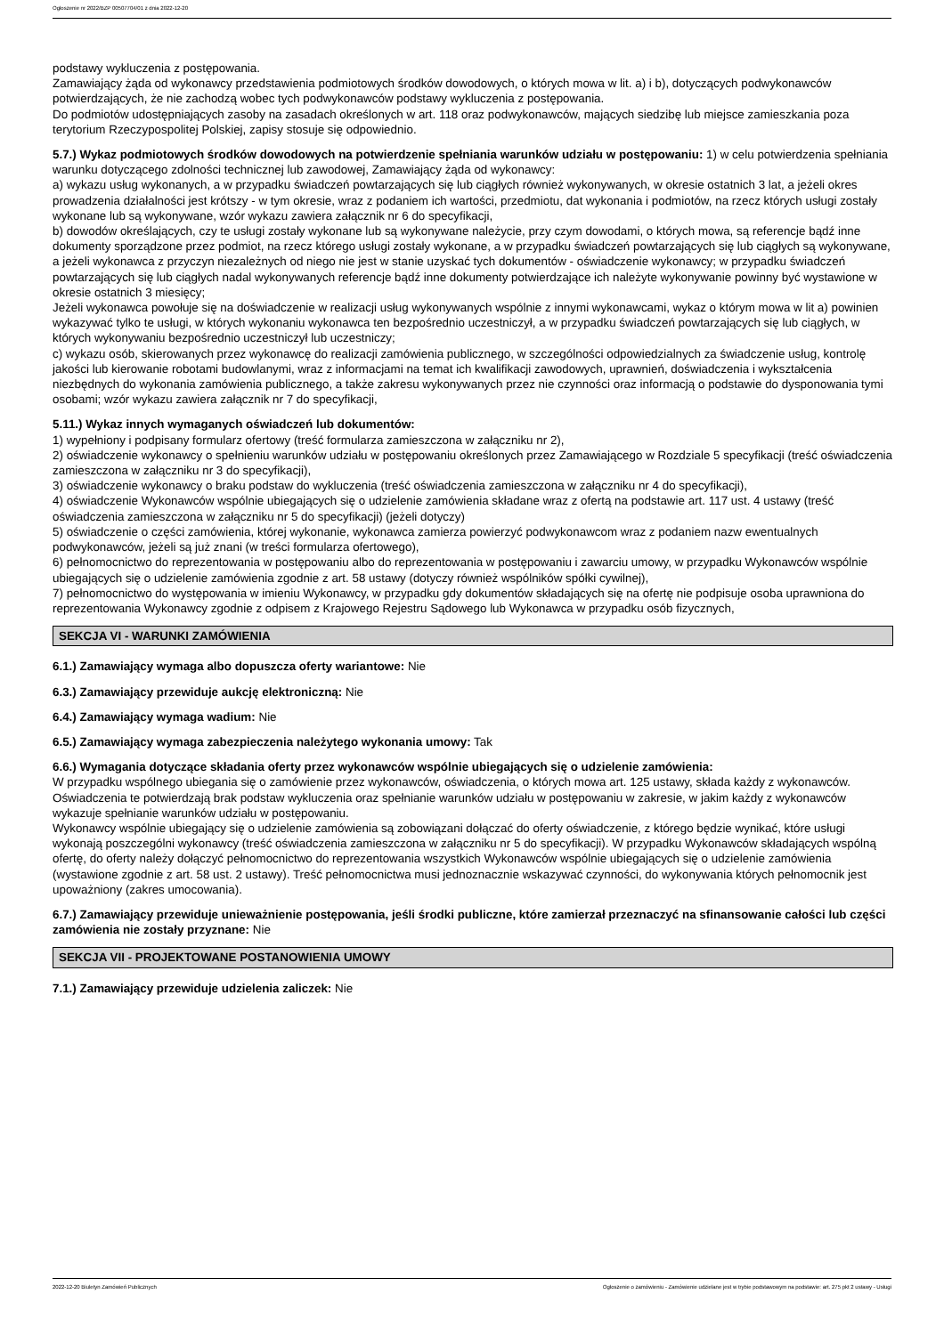Ogłoszenie nr 2022/BZP 00507704/01 z dnia 2022-12-20
podstawy wykluczenia z postępowania.
Zamawiający żąda od wykonawcy przedstawienia podmiotowych środków dowodowych, o których mowa w lit. a) i b), dotyczących podwykonawców potwierdzających, że nie zachodzą wobec tych podwykonawców podstawy wykluczenia z postępowania.
Do podmiotów udostępniających zasoby na zasadach określonych w art. 118 oraz podwykonawców, mających siedzibę lub miejsce zamieszkania poza terytorium Rzeczypospolitej Polskiej, zapisy stosuje się odpowiednio.
5.7.) Wykaz podmiotowych środków dowodowych na potwierdzenie spełniania warunków udziału w postępowaniu: 1) w celu potwierdzenia spełniania warunku dotyczącego zdolności technicznej lub zawodowej, Zamawiający żąda od wykonawcy:
a) wykazu usług wykonanych, a w przypadku świadczeń powtarzających się lub ciągłych również wykonywanych, w okresie ostatnich 3 lat, a jeżeli okres prowadzenia działalności jest krótszy - w tym okresie, wraz z podaniem ich wartości, przedmiotu, dat wykonania i podmiotów, na rzecz których usługi zostały wykonane lub są wykonywane, wzór wykazu zawiera załącznik nr 6 do specyfikacji,
b) dowodów określających, czy te usługi zostały wykonane lub są wykonywane należycie, przy czym dowodami, o których mowa, są referencje bądź inne dokumenty sporządzone przez podmiot, na rzecz którego usługi zostały wykonane, a w przypadku świadczeń powtarzających się lub ciągłych są wykonywane, a jeżeli wykonawca z przyczyn niezależnych od niego nie jest w stanie uzyskać tych dokumentów - oświadczenie wykonawcy; w przypadku świadczeń powtarzających się lub ciągłych nadal wykonywanych referencje bądź inne dokumenty potwierdzające ich należyte wykonywanie powinny być wystawione w okresie ostatnich 3 miesięcy;
Jeżeli wykonawca powołuje się na doświadczenie w realizacji usług wykonywanych wspólnie z innymi wykonawcami, wykaz o którym mowa w lit a) powinien wykazywać tylko te usługi, w których wykonaniu wykonawca ten bezpośrednio uczestniczył, a w przypadku świadczeń powtarzających się lub ciągłych, w których wykonywaniu bezpośrednio uczestniczył lub uczestniczy;
c) wykazu osób, skierowanych przez wykonawcę do realizacji zamówienia publicznego, w szczególności odpowiedzialnych za świadczenie usług, kontrolę jakości lub kierowanie robotami budowlanymi, wraz z informacjami na temat ich kwalifikacji zawodowych, uprawnień, doświadczenia i wykształcenia niezbędnych do wykonania zamówienia publicznego, a także zakresu wykonywanych przez nie czynności oraz informacją o podstawie do dysponowania tymi osobami; wzór wykazu zawiera załącznik nr 7 do specyfikacji,
5.11.) Wykaz innych wymaganych oświadczeń lub dokumentów:
1) wypełniony i podpisany formularz ofertowy (treść formularza zamieszczona w załączniku nr 2),
2) oświadczenie wykonawcy o spełnieniu warunków udziału w postępowaniu określonych przez Zamawiającego w Rozdziale 5 specyfikacji (treść oświadczenia zamieszczona w załączniku nr 3 do specyfikacji),
3) oświadczenie wykonawcy o braku podstaw do wykluczenia (treść oświadczenia zamieszczona w załączniku nr 4 do specyfikacji),
4) oświadczenie Wykonawców wspólnie ubiegających się o udzielenie zamówienia składane wraz z ofertą na podstawie art. 117 ust. 4 ustawy (treść oświadczenia zamieszczona w załączniku nr 5 do specyfikacji) (jeżeli dotyczy)
5) oświadczenie o części zamówienia, której wykonanie, wykonawca zamierza powierzyć podwykonawcom wraz z podaniem nazw ewentualnych podwykonawców, jeżeli są już znani (w treści formularza ofertowego),
6) pełnomocnictwo do reprezentowania w postępowaniu albo do reprezentowania w postępowaniu i zawarciu umowy, w przypadku Wykonawców wspólnie ubiegających się o udzielenie zamówienia zgodnie z art. 58 ustawy (dotyczy również wspólników spółki cywilnej),
7) pełnomocnictwo do występowania w imieniu Wykonawcy, w przypadku gdy dokumentów składających się na ofertę nie podpisuje osoba uprawniona do reprezentowania Wykonawcy zgodnie z odpisem z Krajowego Rejestru Sądowego lub Wykonawca w przypadku osób fizycznych,
SEKCJA VI - WARUNKI ZAMÓWIENIA
6.1.) Zamawiający wymaga albo dopuszcza oferty wariantowe: Nie
6.3.) Zamawiający przewiduje aukcję elektroniczną: Nie
6.4.) Zamawiający wymaga wadium: Nie
6.5.) Zamawiający wymaga zabezpieczenia należytego wykonania umowy: Tak
6.6.) Wymagania dotyczące składania oferty przez wykonawców wspólnie ubiegających się o udzielenie zamówienia:
W przypadku wspólnego ubiegania się o zamówienie przez wykonawców, oświadczenia, o których mowa art. 125 ustawy, składa każdy z wykonawców. Oświadczenia te potwierdzają brak podstaw wykluczenia oraz spełnianie warunków udziału w postępowaniu w zakresie, w jakim każdy z wykonawców wykazuje spełnianie warunków udziału w postępowaniu.
Wykonawcy wspólnie ubiegający się o udzielenie zamówienia są zobowiązani dołączać do oferty oświadczenie, z którego będzie wynikać, które usługi wykonają poszczególni wykonawcy (treść oświadczenia zamieszczona w załączniku nr 5 do specyfikacji). W przypadku Wykonawców składających wspólną ofertę, do oferty należy dołączyć pełnomocnictwo do reprezentowania wszystkich Wykonawców wspólnie ubiegających się o udzielenie zamówienia (wystawione zgodnie z art. 58 ust. 2 ustawy). Treść pełnomocnictwa musi jednoznacznie wskazywać czynności, do wykonywania których pełnomocnik jest upoważniony (zakres umocowania).
6.7.) Zamawiający przewiduje unieważnienie postępowania, jeśli środki publiczne, które zamierzał przeznaczyć na sfinansowanie całości lub części zamówienia nie zostały przyznane: Nie
SEKCJA VII - PROJEKTOWANE POSTANOWIENIA UMOWY
7.1.) Zamawiający przewiduje udzielenia zaliczek: Nie
2022-12-20 Biuletyn Zamówień Publicznych Ogłoszenie o zamówieniu - Zamówienie udzielane jest w trybie podstawowym na podstawie: art. 275 pkt 2 ustawy - Usługi